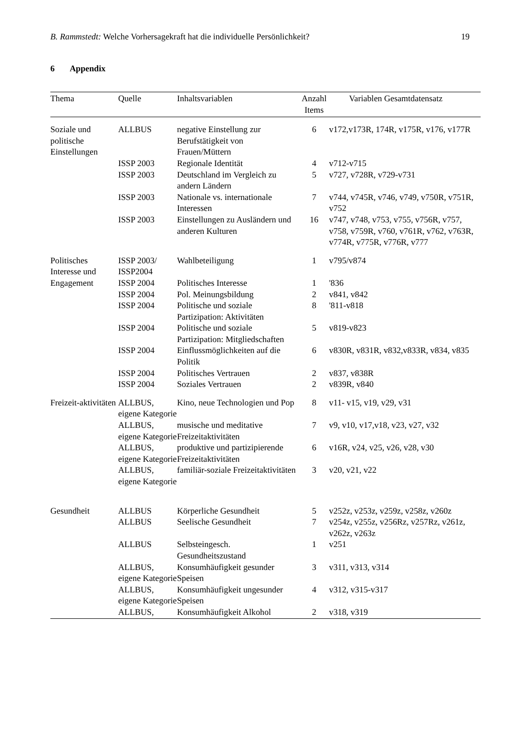B. Rammstedt: Welche Vorhersagekraft hat die individuelle Persönlichkeit?
19
6 Appendix
| Thema | Quelle | Inhaltsvariablen | Anzahl Items | Variablen Gesamtdatensatz |
| --- | --- | --- | --- | --- |
| Soziale und politische Einstellungen | ALLBUS | negative Einstellung zur Berufstätigkeit von Frauen/Müttern | 6 | v172,v173R, 174R, v175R, v176, v177R |
| | ISSP 2003 | Regionale Identität | 4 | v712-v715 |
| | ISSP 2003 | Deutschland im Vergleich zu andern Ländern | 5 | v727, v728R, v729-v731 |
| | ISSP 2003 | Nationale vs. internationale Interessen | 7 | v744, v745R, v746, v749, v750R, v751R, v752 |
| | ISSP 2003 | Einstellungen zu Ausländern und anderen Kulturen | 16 | v747, v748, v753, v755, v756R, v757, v758, v759R, v760, v761R, v762, v763R, v774R, v775R, v776R, v777 |
| Politisches Interesse und Engagement | ISSP 2003/ ISSP2004 | Wahlbeteiligung | 1 | v795/v874 |
| | ISSP 2004 | Politisches Interesse | 1 | '836 |
| | ISSP 2004 | Pol. Meinungsbildung | 2 | v841, v842 |
| | ISSP 2004 | Politische und soziale Partizipation: Aktivitäten | 8 | '811-v818 |
| | ISSP 2004 | Politische und soziale Partizipation: Mitgliedschaften | 5 | v819-v823 |
| | ISSP 2004 | Einflussmöglichkeiten auf die Politik | 6 | v830R, v831R, v832,v833R, v834, v835 |
| | ISSP 2004 | Politisches Vertrauen | 2 | v837, v838R |
| | ISSP 2004 | Soziales Vertrauen | 2 | v839R, v840 |
| Freizeit-aktivitäten | ALLBUS, eigene Kategorie | Kino, neue Technologien und Pop | 8 | v11- v15, v19, v29, v31 |
| | ALLBUS, eigene Kategorie | musische und meditative Freizeitaktivitäten | 7 | v9, v10, v17,v18, v23, v27, v32 |
| | ALLBUS, eigene Kategorie | produktive und partizipierende Freizeitaktivitäten | 6 | v16R, v24, v25, v26, v28, v30 |
| | ALLBUS, eigene Kategorie | familiär-soziale Freizeitaktivitäten | 3 | v20, v21, v22 |
| Gesundheit | ALLBUS | Körperliche Gesundheit | 5 | v252z, v253z, v259z, v258z, v260z |
| | ALLBUS | Seelische Gesundheit | 7 | v254z, v255z, v256Rz, v257Rz, v261z, v262z, v263z |
| | ALLBUS | Selbsteingesch. Gesundheitszustand | 1 | v251 |
| | ALLBUS, eigene Kategorie | Konsumhäufigkeit gesunder Speisen | 3 | v311, v313, v314 |
| | ALLBUS, eigene Kategorie | Konsumhäufigkeit ungesunder Speisen | 4 | v312, v315-v317 |
| | ALLBUS, | Konsumhäufigkeit Alkohol | 2 | v318, v319 |